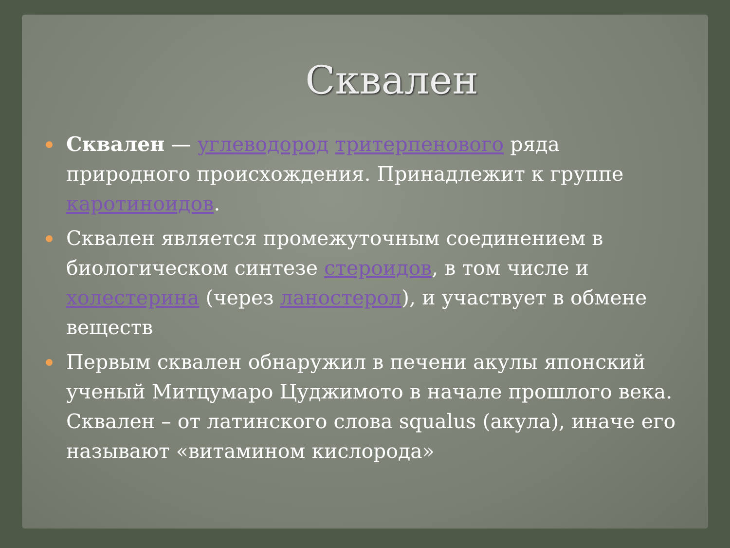Сквален
Сквален — углеводород тритерпенового ряда природного происхождения. Принадлежит к группе каротиноидов.
Сквален является промежуточным соединением в биологическом синтезе стероидов, в том числе и холестерина (через ланостерол), и участвует в обмене веществ
Первым сквален обнаружил в печени акулы японский ученый Митцумаро Цуджимото в начале прошлого века. Сквален – от латинского слова squalus (акула), иначе его называют «витамином кислорода»